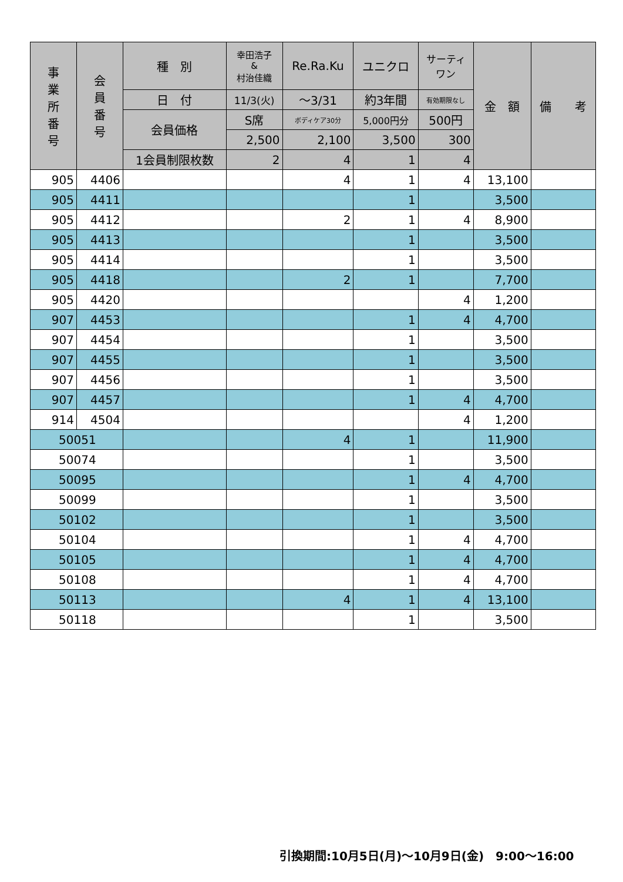| 事 業 所 番 号 | 会 員 番 号 | 種 別 | 幸田浩子 & 村治佳織 | Re.Ra.Ku | ユニクロ | サーティ ワン | 金 額 | 備 考 |
| --- | --- | --- | --- | --- | --- | --- | --- | --- |
| | | 日 付 | 11/3(火) | ～3/31 | 約3年間 | 有効期限なし | | |
| | | 会員価格 | S席 | ボディケア30分 | 5,000円分 | 500円 | | |
| | | | 2,500 | 2,100 | 3,500 | 300 | | |
| | | 1会員制限枚数 | 2 | 4 | 1 | 4 | | |
| 905 | 4406 | | | 4 | 1 | 4 | 13,100 | |
| 905 | 4411 | | | | 1 | | 3,500 | |
| 905 | 4412 | | | 2 | 1 | 4 | 8,900 | |
| 905 | 4413 | | | | 1 | | 3,500 | |
| 905 | 4414 | | | | 1 | | 3,500 | |
| 905 | 4418 | | | 2 | 1 | | 7,700 | |
| 905 | 4420 | | | | | 4 | 1,200 | |
| 907 | 4453 | | | | 1 | 4 | 4,700 | |
| 907 | 4454 | | | | 1 | | 3,500 | |
| 907 | 4455 | | | | 1 | | 3,500 | |
| 907 | 4456 | | | | 1 | | 3,500 | |
| 907 | 4457 | | | | 1 | 4 | 4,700 | |
| 914 | 4504 | | | | | 4 | 1,200 | |
| 50051 | | | | 4 | 1 | | 11,900 | |
| 50074 | | | | | 1 | | 3,500 | |
| 50095 | | | | | 1 | 4 | 4,700 | |
| 50099 | | | | | 1 | | 3,500 | |
| 50102 | | | | | 1 | | 3,500 | |
| 50104 | | | | | 1 | 4 | 4,700 | |
| 50105 | | | | | 1 | 4 | 4,700 | |
| 50108 | | | | | 1 | 4 | 4,700 | |
| 50113 | | | | 4 | 1 | 4 | 13,100 | |
| 50118 | | | | | 1 | | 3,500 | |
引換期間:10月5日(月)～10月9日(金)　9:00～16:00